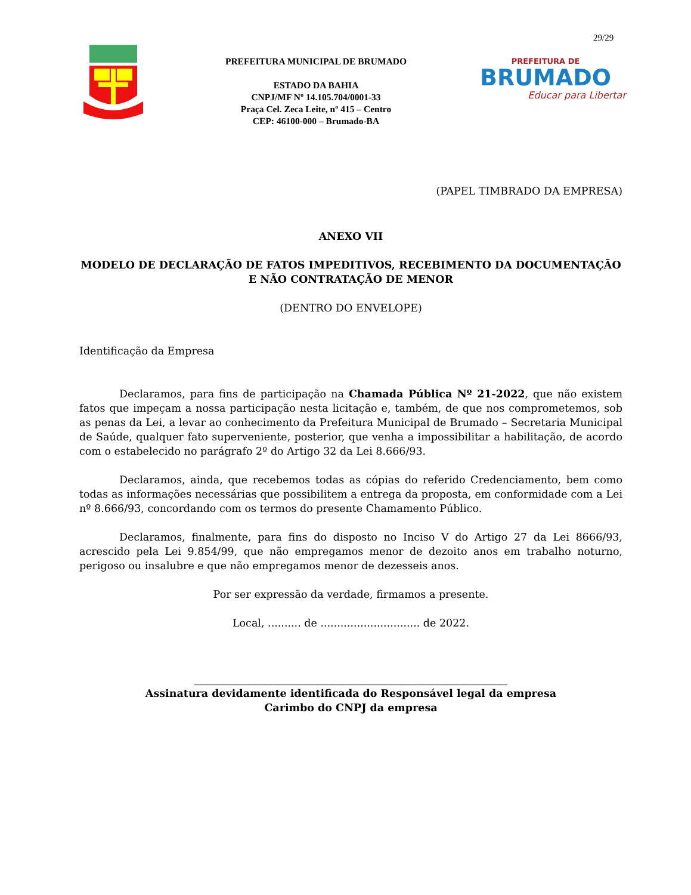29/29
PREFEITURA MUNICIPAL DE BRUMADO
ESTADO DA BAHIA
CNPJ/MF Nº 14.105.704/0001-33
Praça Cel. Zeca Leite, nº 415 – Centro
CEP: 46100-000 – Brumado-BA
PREFEITURA DE
BRUMADO
Educar para Libertar
(PAPEL TIMBRADO DA EMPRESA)
ANEXO VII
MODELO DE DECLARAÇÃO DE FATOS IMPEDITIVOS, RECEBIMENTO DA DOCUMENTAÇÃO E NÃO CONTRATAÇÃO DE MENOR
(DENTRO DO ENVELOPE)
Identificação da Empresa
Declaramos, para fins de participação na Chamada Pública Nº 21-2022, que não existem fatos que impeçam a nossa participação nesta licitação e, também, de que nos comprometemos, sob as penas da Lei, a levar ao conhecimento da Prefeitura Municipal de Brumado – Secretaria Municipal de Saúde, qualquer fato superveniente, posterior, que venha a impossibilitar a habilitação, de acordo com o estabelecido no parágrafo 2º do Artigo 32 da Lei 8.666/93.
Declaramos, ainda, que recebemos todas as cópias do referido Credenciamento, bem como todas as informações necessárias que possibilitem a entrega da proposta, em conformidade com a Lei nº 8.666/93, concordando com os termos do presente Chamamento Público.
Declaramos, finalmente, para fins do disposto no Inciso V do Artigo 27 da Lei 8666/93, acrescido pela Lei 9.854/99, que não empregamos menor de dezoito anos em trabalho noturno, perigoso ou insalubre e que não empregamos menor de dezesseis anos.
Por ser expressão da verdade, firmamos a presente.
Local, .......... de .............................. de 2022.
____________________________________________________________
Assinatura devidamente identificada do Responsável legal da empresa
Carimbo do CNPJ da empresa